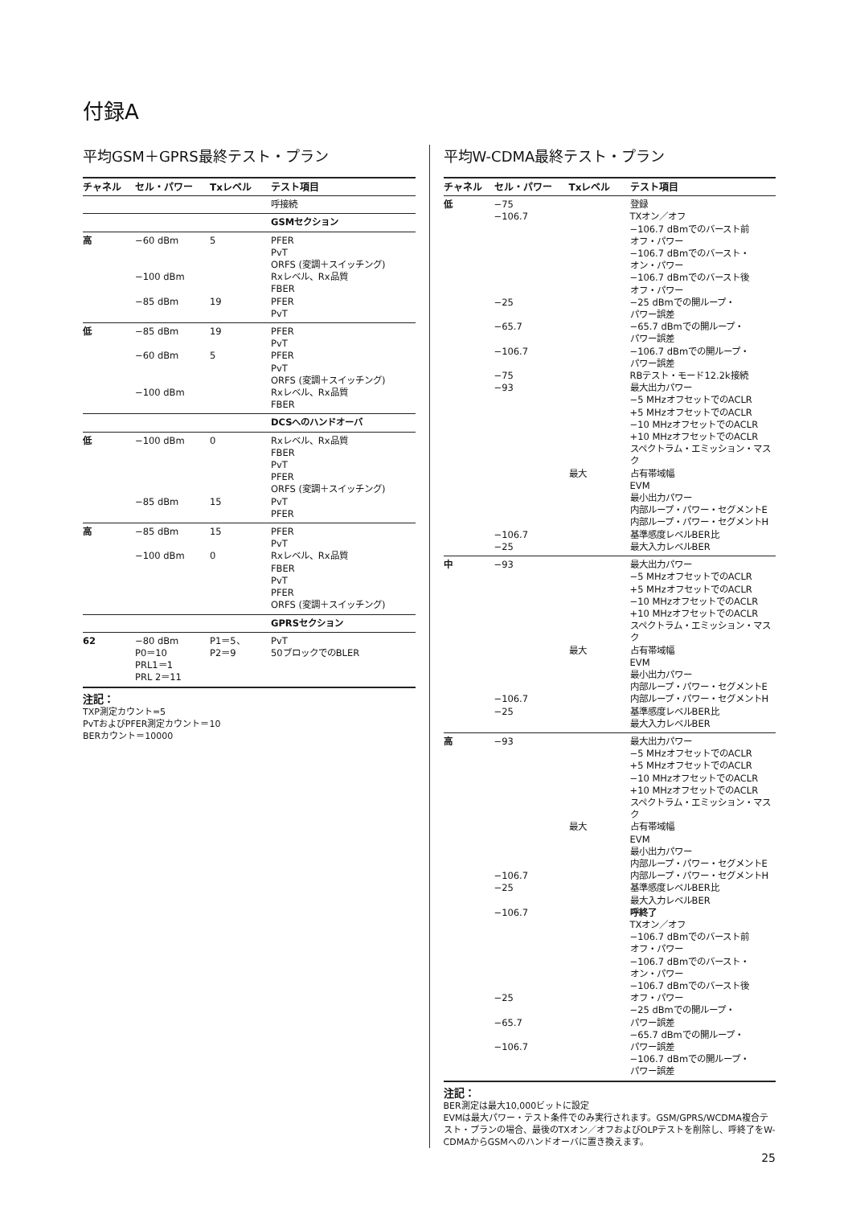付録A
平均GSM＋GPRS最終テスト・プラン
| チャネル | セル・パワー | Txレベル | テスト項目 |
| --- | --- | --- | --- |
| | | | 呼接続 |
| | | | GSMセクション |
| 高 | −60 dBm −100 dBm −85 dBm | 5 19 | PFER PvT ORFS (変調＋スイッチング) Rxレベル、Rx品質 FBER PFER PvT |
| 低 | −85 dBm −60 dBm −100 dBm | 19 5 | PFER PvT PFER PvT ORFS (変調＋スイッチング) Rxレベル、Rx品質 FBER |
| | | | DCSへのハンドオーバ |
| 低 | −100 dBm −85 dBm | 0 15 | Rxレベル、Rx品質 FBER PvT PFER ORFS (変調＋スイッチング) PvT PFER |
| 高 | −85 dBm −100 dBm | 15 0 | PFER PvT Rxレベル、Rx品質 FBER PvT PFER ORFS (変調＋スイッチング) |
| | | | GPRSセクション |
| 62 | −80 dBm P0＝10 PRL1＝1 PRL 2＝11 | P1＝5、 P2＝9 | PvT 50ブロックでのBLER |
注記：
TXP測定カウント=5
PvTおよびPFER測定カウント＝10
BERカウント＝10000
平均W-CDMA最終テスト・プラン
| チャネル | セル・パワー | Txレベル | テスト項目 |
| --- | --- | --- | --- |
| 低 | −75 −106.7 −25 −65.7 −106.7 −75 −93 −106.7 −25 | 最大 | 登録 TXオン／オフ −106.7 dBmでのバースト前 オフ・パワー −106.7 dBmでのバースト・ オン・パワー −106.7 dBmでのバースト後 オフ・パワー −25 dBmでの開ループ・ パワー誤差 −65.7 dBmでの開ループ・ パワー誤差 −106.7 dBmでの開ループ・ パワー誤差 RBテスト・モード12.2k接続 最大出力パワー −5 MHzオフセットでのACLR +5 MHzオフセットでのACLR −10 MHzオフセットでのACLR +10 MHzオフセットでのACLR スペクトラム・エミッション・マスク 占有帯域幅 EVM 最小出力パワー 内部ループ・パワー・セグメントE 内部ループ・パワー・セグメントH 基準感度レベルBER比 最大入力レベルBER |
| 中 | −93 −106.7 −25 | 最大 | 最大出力パワー −5 MHzオフセットでのACLR +5 MHzオフセットでのACLR −10 MHzオフセットでのACLR +10 MHzオフセットでのACLR スペクトラム・エミッション・マスク 占有帯域幅 EVM 最小出力パワー 内部ループ・パワー・セグメントE 内部ループ・パワー・セグメントH 基準感度レベルBER比 最大入力レベルBER |
| 高 | −93 −106.7 −25 −106.7 −25 −65.7 −106.7 | 最大 | 最大出力パワー −5 MHzオフセットでのACLR +5 MHzオフセットでのACLR −10 MHzオフセットでのACLR +10 MHzオフセットでのACLR スペクトラム・エミッション・マスク 占有帯域幅 EVM 最小出力パワー 内部ループ・パワー・セグメントE 内部ループ・パワー・セグメントH 基準感度レベルBER比 最大入力レベルBER 呼終了 TXオン／オフ −106.7 dBmでのバースト前 オフ・パワー −106.7 dBmでのバースト・ オン・パワー −106.7 dBmでのバースト後 オフ・パワー −25 dBmでの開ループ・ パワー誤差 −65.7 dBmでの開ループ・ パワー誤差 −106.7 dBmでの開ループ・ パワー誤差 |
注記：
BER測定は最大10,000ビットに設定
EVMは最大パワー・テスト条件でのみ実行されます。GSM/GPRS/WCDMA複合テスト・プランの場合、最後のTXオン／オフおよびOLPテストを削除し、呼終了をW-CDMAからGSMへのハンドオーバに置き換えます。
25